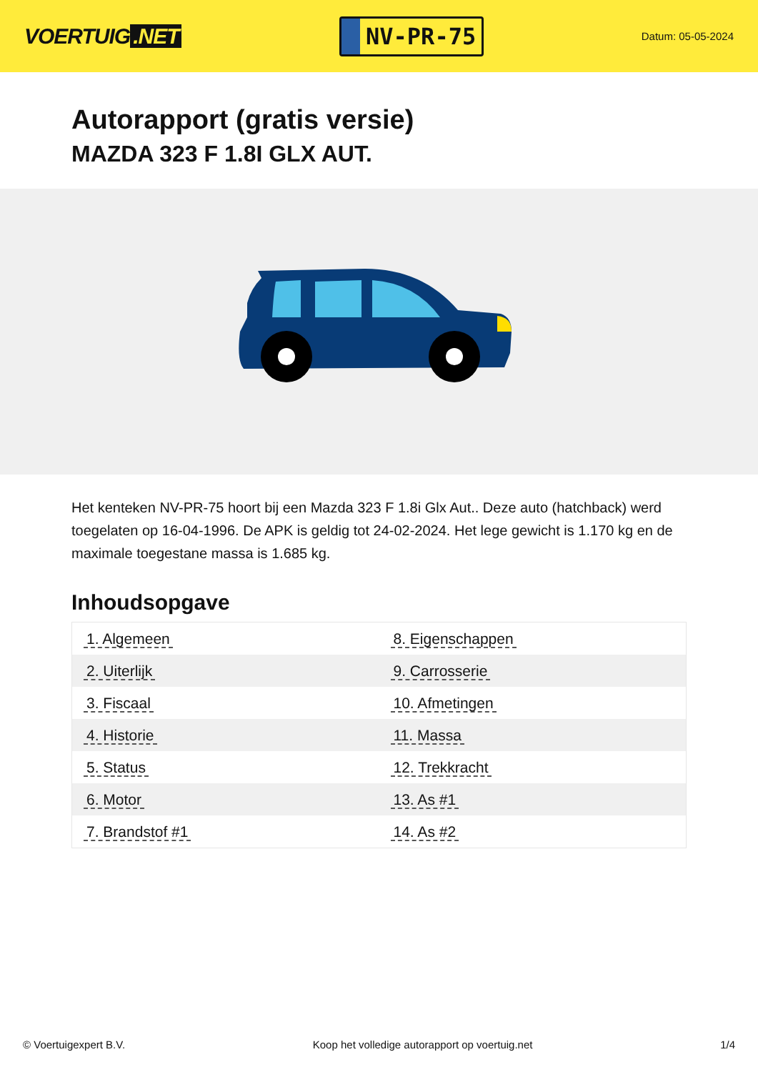VOERTUIG.NET
NV-PR-75
Datum: 05-05-2024
Autorapport (gratis versie)
MAZDA 323 F 1.8I GLX AUT.
Het kenteken NV-PR-75 hoort bij een Mazda 323 F 1.8i Glx Aut.. Deze auto (hatchback) werd toegelaten op 16-04-1996. De APK is geldig tot 24-02-2024. Het lege gewicht is 1.170 kg en de maximale toegestane massa is 1.685 kg.
Inhoudsopgave
| 1. Algemeen | 8. Eigenschappen |
| 2. Uiterlijk | 9. Carrosserie |
| 3. Fiscaal | 10. Afmetingen |
| 4. Historie | 11. Massa |
| 5. Status | 12. Trekkracht |
| 6. Motor | 13. As #1 |
| 7. Brandstof #1 | 14. As #2 |
© Voertuigexpert B.V. Koop het volledige autorapport op voertuig.net 1/4